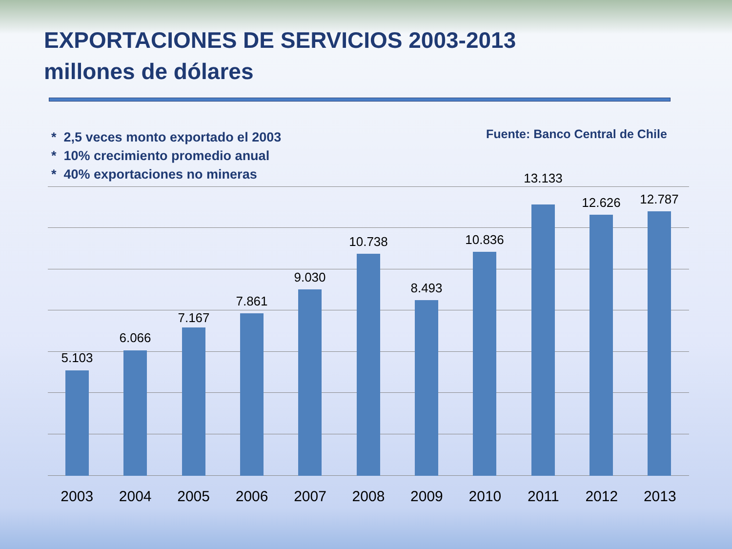EXPORTACIONES DE SERVICIOS 2003-2013
millones de dólares
* 2,5 veces monto exportado el 2003
* 10% crecimiento promedio anual
* 40% exportaciones no mineras
Fuente: Banco Central de Chile
5.103
6.066
7.167
7.861
9.030
10.738
8.493
10.836
13.133
12.626 12.787
2003 2004 2005 2006 2007 2008 2009 2010 2011 2012 2013